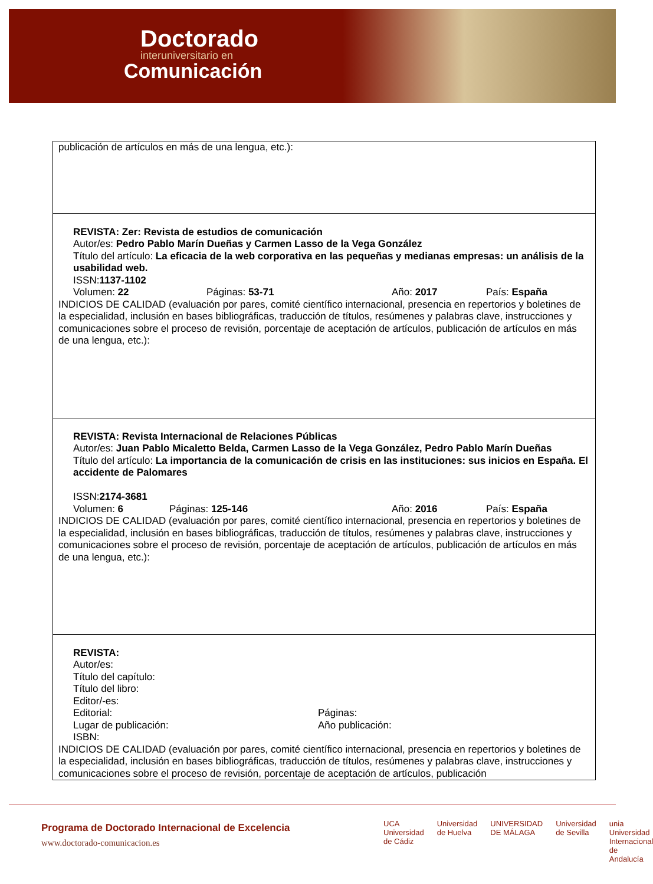Doctorado
interuniversitario en
Comunicación
| publicación de artículos en más de una lengua, etc.): |
| REVISTA: Zer: Revista de estudios de comunicación Autor/es: Pedro Pablo Marín Dueñas y Carmen Lasso de la Vega González Título del artículo: La eficacia de la web corporativa en las pequeñas y medianas empresas: un análisis de la usabilidad web. ISSN: 1137-1102 Volumen: 22 Páginas: 53-71 Año: 2017 País: España INDICIOS DE CALIDAD (evaluación por pares, comité científico internacional, presencia en repertorios y boletines de la especialidad, inclusión en bases bibliográficas, traducción de títulos, resúmenes y palabras clave, instrucciones y comunicaciones sobre el proceso de revisión, porcentaje de aceptación de artículos, publicación de artículos en más de una lengua, etc.): |
| REVISTA: Revista Internacional de Relaciones Públicas Autor/es: Juan Pablo Micaletto Belda, Carmen Lasso de la Vega González, Pedro Pablo Marín Dueñas Título del artículo: La importancia de la comunicación de crisis en las instituciones: sus inicios en España. El accidente de Palomares ISSN: 2174-3681 Volumen: 6 Páginas: 125-146 Año: 2016 País: España INDICIOS DE CALIDAD (evaluación por pares, comité científico internacional, presencia en repertorios y boletines de la especialidad, inclusión en bases bibliográficas, traducción de títulos, resúmenes y palabras clave, instrucciones y comunicaciones sobre el proceso de revisión, porcentaje de aceptación de artículos, publicación de artículos en más de una lengua, etc.): |
| REVISTA: Autor/es: Título del capítulo: Título del libro: Editor/-es: Editorial: Páginas: Lugar de publicación: Año publicación: ISBN: INDICIOS DE CALIDAD (evaluación por pares, comité científico internacional, presencia en repertorios y boletines de la especialidad, inclusión en bases bibliográficas, traducción de títulos, resúmenes y palabras clave, instrucciones y comunicaciones sobre el proceso de revisión, porcentaje de aceptación de artículos, publicación |
Programa de Doctorado Internacional de Excelencia
www.doctorado-comunicacion.es
UCA
Universidad de Cádiz Universidad de Huelva UNIVERSIDAD DE MÁLAGA Universidad de Sevilla unia
Universidad Internacional de Andalucía